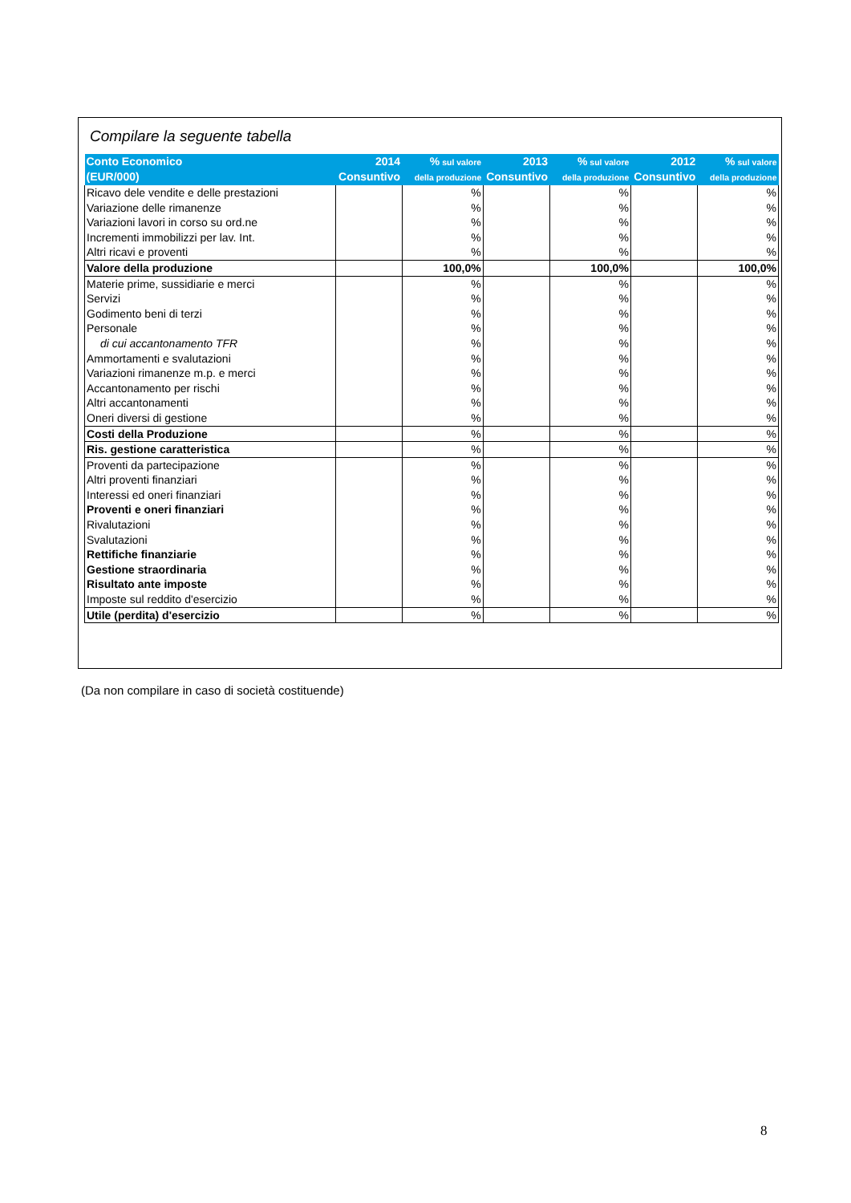Compilare la seguente tabella
| Conto Economico (EUR/000) | 2014 Consuntivo | % sul valore della produzione | 2013 Consuntivo | % sul valore della produzione | 2012 Consuntivo | % sul valore della produzione |
| --- | --- | --- | --- | --- | --- | --- |
| Ricavo dele vendite e delle prestazioni | | % | | % | | % |
| Variazione delle rimanenze | | % | | % | | % |
| Variazioni lavori in corso su ord.ne | | % | | % | | % |
| Incrementi immobilizzi per lav. Int. | | % | | % | | % |
| Altri ricavi e proventi | | % | | % | | % |
| Valore della produzione | | 100,0% | | 100,0% | | 100,0% |
| Materie prime, sussidiarie e merci | | % | | % | | % |
| Servizi | | % | | % | | % |
| Godimento beni di terzi | | % | | % | | % |
| Personale | | % | | % | | % |
| di cui accantonamento TFR | | % | | % | | % |
| Ammortamenti e svalutazioni | | % | | % | | % |
| Variazioni rimanenze m.p. e merci | | % | | % | | % |
| Accantonamento per rischi | | % | | % | | % |
| Altri accantonamenti | | % | | % | | % |
| Oneri diversi di gestione | | % | | % | | % |
| Costi della Produzione | | % | | % | | % |
| Ris. gestione caratteristica | | % | | % | | % |
| Proventi da partecipazione | | % | | % | | % |
| Altri proventi finanziari | | % | | % | | % |
| Interessi ed oneri finanziari | | % | | % | | % |
| Proventi e oneri finanziari | | % | | % | | % |
| Rivalutazioni | | % | | % | | % |
| Svalutazioni | | % | | % | | % |
| Rettifiche finanziarie | | % | | % | | % |
| Gestione straordinaria | | % | | % | | % |
| Risultato ante imposte | | % | | % | | % |
| Imposte sul reddito d'esercizio | | % | | % | | % |
| Utile (perdita) d'esercizio | | % | | % | | % |
(Da non compilare in caso di società costituende)
8